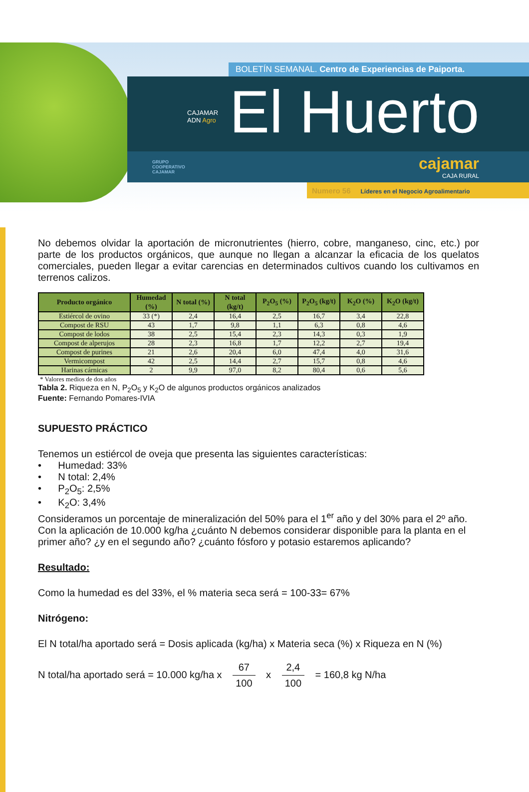BOLETÍN SEMANAL. Centro de Experiencias de Paiporta.
CAJAMAR
ADN Agro
El Huerto
GRUPO
COOPERATIVO
CAJAMAR
cajamar
CAJA RURAL
Numero 56 Líderes en el Negocio Agroalimentario
No debemos olvidar la aportación de micronutrientes (hierro, cobre, manganeso, cinc, etc.) por parte de los productos orgánicos, que aunque no llegan a alcanzar la eficacia de los quelatos comerciales, pueden llegar a evitar carencias en determinados cultivos cuando los cultivamos en terrenos calizos.
| Producto orgánico | Humedad (%) | N total (%) | N total (kg/t) | P<sub>2</sub>O<sub>5</sub> (%) | P<sub>2</sub>O<sub>5</sub> (kg/t) | K<sub>2</sub>O (%) | K<sub>2</sub>O (kg/t) |
| --- | --- | --- | --- | --- | --- | --- | --- |
| Estiércol de ovino | 33 (*) | 2,4 | 16,4 | 2,5 | 16,7 | 3,4 | 22,8 |
| Compost de RSU | 43 | 1,7 | 9,8 | 1,1 | 6,3 | 0,8 | 4,6 |
| Compost de lodos | 38 | 2,5 | 15,4 | 2,3 | 14,3 | 0,3 | 1,9 |
| Compost de alperujos | 28 | 2,3 | 16,8 | 1,7 | 12,2 | 2,7 | 19,4 |
| Compost de purines | 21 | 2,6 | 20,4 | 6,0 | 47,4 | 4,0 | 31,6 |
| Vermicompost | 42 | 2,5 | 14,4 | 2,7 | 15,7 | 0,8 | 4,6 |
| Harinas cárnicas | 2 | 9,9 | 97,0 | 8,2 | 80,4 | 0,6 | 5,6 |
* Valores medios de dos años
Tabla 2. Riqueza en N, P<sub>2</sub>O<sub>5</sub> y K<sub>2</sub>O de algunos productos orgánicos analizados
Fuente: Fernando Pomares-IVIA
SUPUESTO PRÁCTICO
Tenemos un estiércol de oveja que presenta las siguientes características:
• Humedad: 33%
• N total: 2,4%
• P<sub>2</sub>O<sub>5</sub>: 2,5%
• K<sub>2</sub>O: 3,4%
Consideramos un porcentaje de mineralización del 50% para el 1<sup>er</sup> año y del 30% para el 2º año.
Con la aplicación de 10.000 kg/ha ¿cuánto N debemos considerar disponible para la planta en el primer año? ¿y en el segundo año? ¿cuánto fósforo y potasio estaremos aplicando?
Resultado:
Como la humedad es del 33%, el % materia seca será = 100-33= 67%
Nitrógeno:
El N total/ha aportado será = Dosis aplicada (kg/ha) x Materia seca (%) x Riqueza en N (%)
N total/ha aportado será = 10.000 kg/ha x 67 100 x 2,4 100 = 160,8 kg N/ha